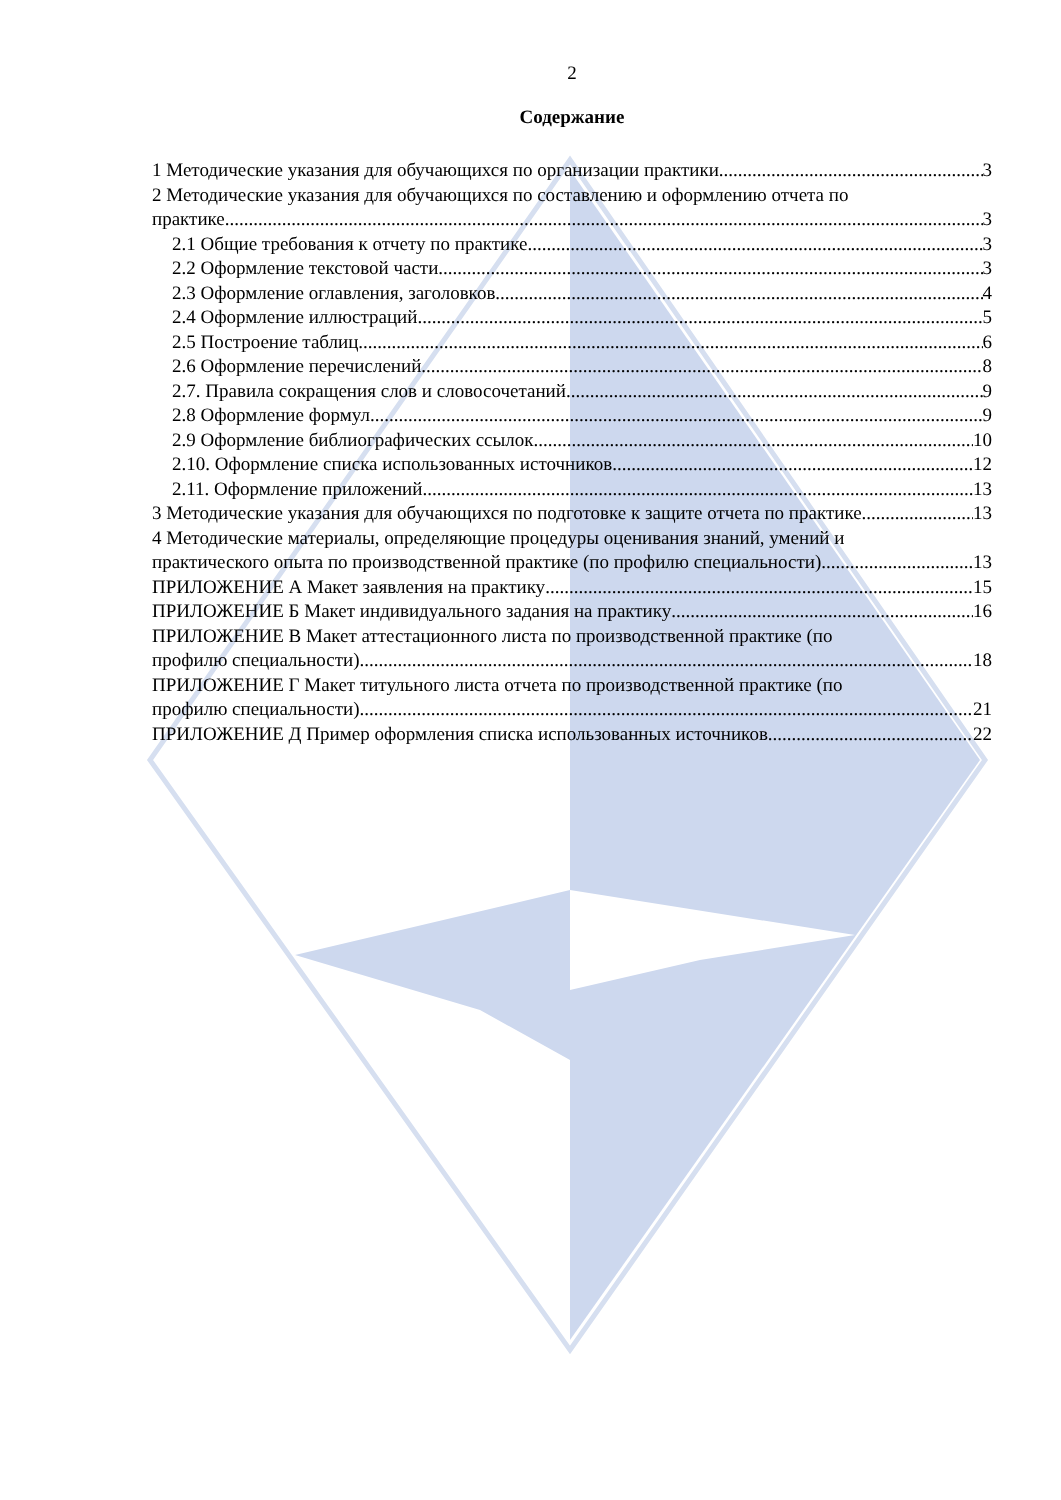2
Содержание
1 Методические указания для обучающихся по организации практики 3
2 Методические указания для обучающихся по составлению и оформлению отчета по
практике 3
2.1 Общие требования к отчету по практике 3
2.2 Оформление текстовой части 3
2.3 Оформление оглавления, заголовков 4
2.4 Оформление иллюстраций 5
2.5 Построение таблиц 6
2.6 Оформление перечислений 8
2.7. Правила сокращения слов и словосочетаний 9
2.8 Оформление формул 9
2.9 Оформление библиографических ссылок 10
2.10. Оформление списка использованных источников 12
2.11. Оформление приложений 13
3 Методические указания для обучающихся по подготовке к защите отчета по практике 13
4 Методические материалы, определяющие процедуры оценивания знаний, умений и
практического опыта по производственной практике (по профилю специальности) 13
ПРИЛОЖЕНИЕ А Макет заявления на практику 15
ПРИЛОЖЕНИЕ Б Макет индивидуального задания на практику 16
ПРИЛОЖЕНИЕ В Макет аттестационного листа по производственной практике (по
профилю специальности) 18
ПРИЛОЖЕНИЕ Г Макет титульного листа отчета по производственной практике (по
профилю специальности) 21
ПРИЛОЖЕНИЕ Д Пример оформления списка использованных источников 22